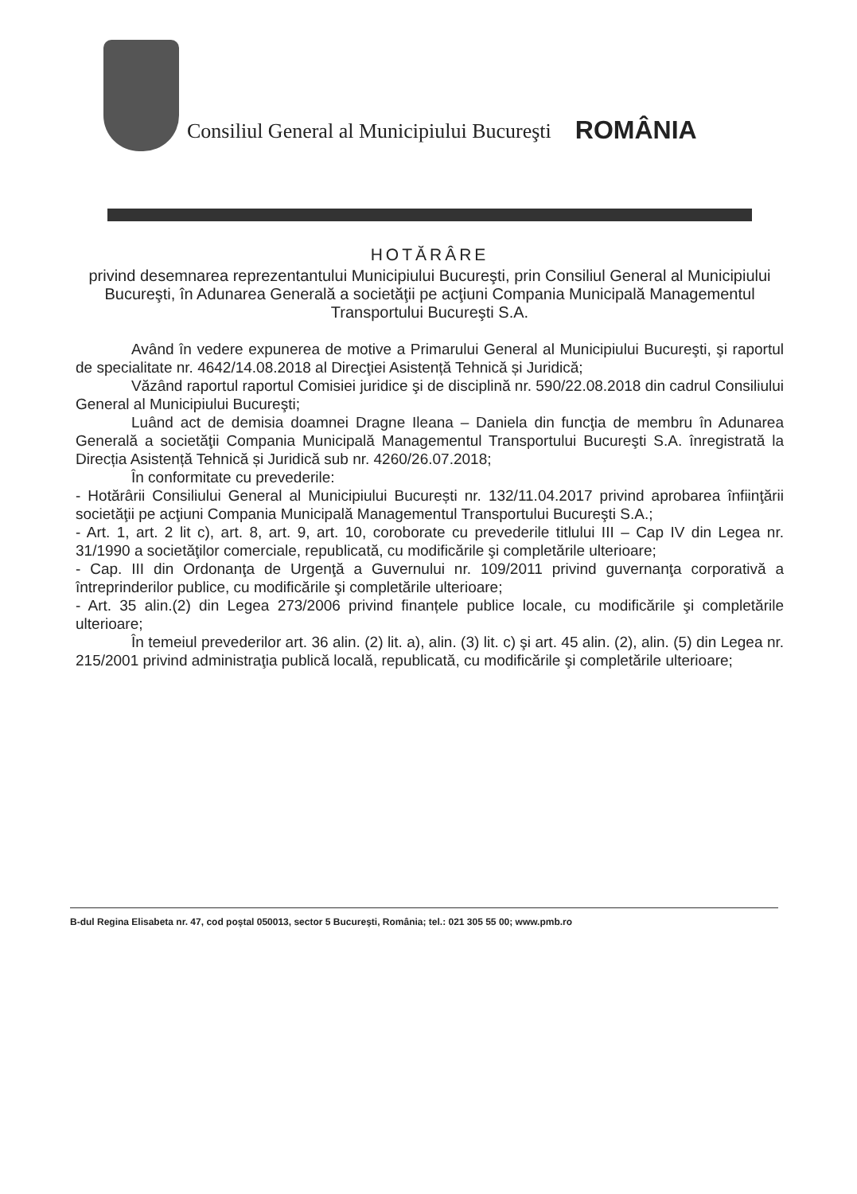Consiliul General al Municipiului Bucureşti
ROMÂNIA
HOTĂRÂRE
privind desemnarea reprezentantului Municipiului Bucureşti, prin Consiliul General al Municipiului Bucureşti, în Adunarea Generală a societăţii pe acţiuni Compania Municipală Managementul Transportului Bucureşti S.A.
Având în vedere expunerea de motive a Primarului General al Municipiului Bucureşti, şi raportul de specialitate nr. 4642/14.08.2018 al Direcţiei Asistență Tehnică și Juridică;
Văzând raportul raportul Comisiei juridice şi de disciplină nr. 590/22.08.2018 din cadrul Consiliului General al Municipiului Bucureşti;
Luând act de demisia doamnei Dragne Ileana – Daniela din funcţia de membru în Adunarea Generală a societăţii Compania Municipală Managementul Transportului Bucureşti S.A. înregistrată la Direcția Asistență Tehnică și Juridică sub nr. 4260/26.07.2018;
În conformitate cu prevederile:
- Hotărârii Consiliului General al Municipiului București nr. 132/11.04.2017 privind aprobarea înfiinţării societăţii pe acţiuni Compania Municipală Managementul Transportului Bucureşti S.A.;
- Art. 1, art. 2 lit c), art. 8, art. 9, art. 10, coroborate cu prevederile titlului III – Cap IV din Legea nr. 31/1990 a societăţilor comerciale, republicată, cu modificările şi completările ulterioare;
- Cap. III din Ordonanţa de Urgenţă a Guvernului nr. 109/2011 privind guvernanţa corporativă a întreprinderilor publice, cu modificările şi completările ulterioare;
- Art. 35 alin.(2) din Legea 273/2006 privind finanțele publice locale, cu modificările şi completările ulterioare;
În temeiul prevederilor art. 36 alin. (2) lit. a), alin. (3) lit. c) şi art. 45 alin. (2), alin. (5) din Legea nr. 215/2001 privind administraţia publică locală, republicată, cu modificările şi completările ulterioare;
B-dul Regina Elisabeta nr. 47, cod poştal 050013, sector 5 Bucureşti, România; tel.: 021 305 55 00; www.pmb.ro